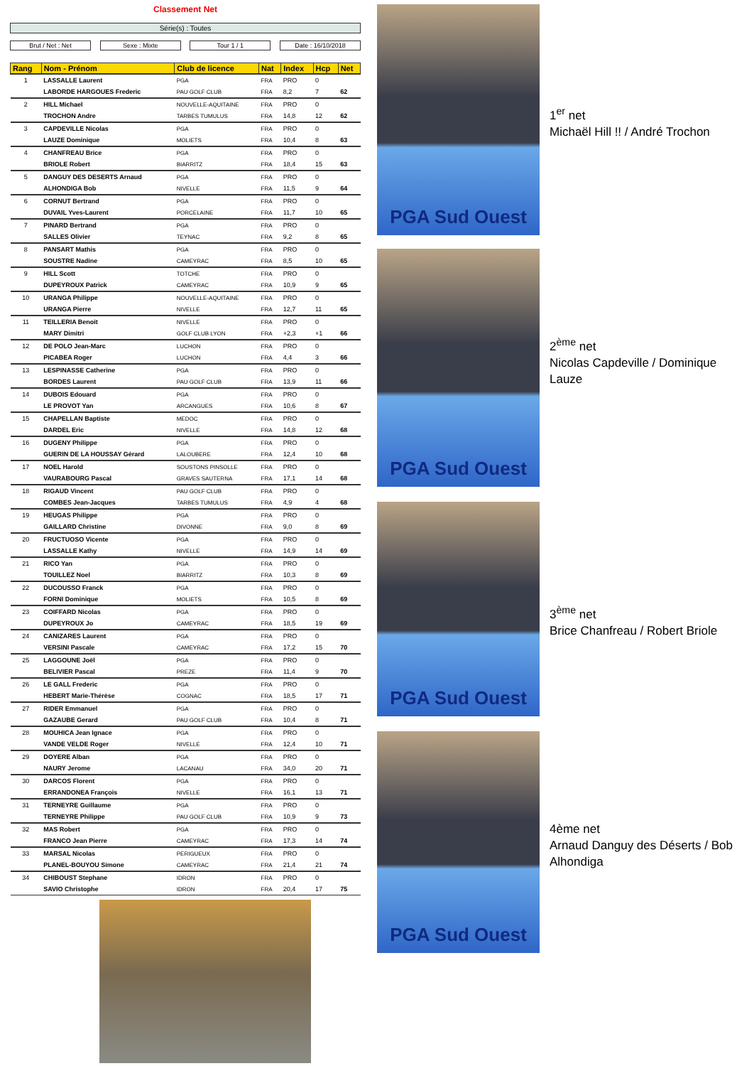Classement Net
Série(s) : Toutes
Brut / Net : Net Sexe : Mixte Tour 1 / 1 Date : 16/10/2018
| Rang | Nom - Prénom | Club de licence | Nat | Index | Hcp | Net |
| --- | --- | --- | --- | --- | --- | --- |
| 1 | LASSALLE Laurent | PGA | FRA | PRO | 0 | |
| | LABORDE HARGOUES Frederic | PAU GOLF CLUB | FRA | 8,2 | 7 | 62 |
| 2 | HILL Michael | NOUVELLE-AQUITAINE | FRA | PRO | 0 | |
| | TROCHON Andre | TARBES TUMULUS | FRA | 14,8 | 12 | 62 |
| 3 | CAPDEVILLE Nicolas | PGA | FRA | PRO | 0 | |
| | LAUZE Dominique | MOLIETS | FRA | 10,4 | 8 | 63 |
| 4 | CHANFREAU Brice | PGA | FRA | PRO | 0 | |
| | BRIOLE Robert | BIARRITZ | FRA | 18,4 | 15 | 63 |
| 5 | DANGUY DES DESERTS Arnaud | PGA | FRA | PRO | 0 | |
| | ALHONDIGA Bob | NIVELLE | FRA | 11,5 | 9 | 64 |
| 6 | CORNUT Bertrand | PGA | FRA | PRO | 0 | |
| | DUVAIL Yves-Laurent | PORCELAINE | FRA | 11,7 | 10 | 65 |
| 7 | PINARD Bertrand | PGA | FRA | PRO | 0 | |
| | SALLES Olivier | TEYNAC | FRA | 9,2 | 8 | 65 |
| 8 | PANSART Mathis | PGA | FRA | PRO | 0 | |
| | SOUSTRE Nadine | CAMEYRAC | FRA | 8,5 | 10 | 65 |
| 9 | HILL Scott | TOTCHE | FRA | PRO | 0 | |
| | DUPEYROUX Patrick | CAMEYRAC | FRA | 10,9 | 9 | 65 |
| 10 | URANGA Philippe | NOUVELLE-AQUITAINE | FRA | PRO | 0 | |
| | URANGA Pierre | NIVELLE | FRA | 12,7 | 11 | 65 |
| 11 | TEILLERIA Benoit | NIVELLE | FRA | PRO | 0 | |
| | MARY Dimitri | GOLF CLUB LYON | FRA | +2,3 | +1 | 66 |
| 12 | DE POLO Jean-Marc | LUCHON | FRA | PRO | 0 | |
| | PICABEA Roger | LUCHON | FRA | 4,4 | 3 | 66 |
| 13 | LESPINASSE Catherine | PGA | FRA | PRO | 0 | |
| | BORDES Laurent | PAU GOLF CLUB | FRA | 13,9 | 11 | 66 |
| 14 | DUBOIS Edouard | PGA | FRA | PRO | 0 | |
| | LE PROVOT Yan | ARCANGUES | FRA | 10,6 | 8 | 67 |
| 15 | CHAPELLAN Baptiste | MEDOC | FRA | PRO | 0 | |
| | DARDEL Eric | NIVELLE | FRA | 14,8 | 12 | 68 |
| 16 | DUGENY Philippe | PGA | FRA | PRO | 0 | |
| | GUERIN DE LA HOUSSAY Gérard | LALOUBERE | FRA | 12,4 | 10 | 68 |
| 17 | NOEL Harold | SOUSTONS PINSOLLE | FRA | PRO | 0 | |
| | VAURABOURG Pascal | GRAVES SAUTERNA | FRA | 17,1 | 14 | 68 |
| 18 | RIGAUD Vincent | PAU GOLF CLUB | FRA | PRO | 0 | |
| | COMBES Jean-Jacques | TARBES TUMULUS | FRA | 4,9 | 4 | 68 |
| 19 | HEUGAS Philippe | PGA | FRA | PRO | 0 | |
| | GAILLARD Christine | DIVONNE | FRA | 9,0 | 8 | 69 |
| 20 | FRUCTUOSO Vicente | PGA | FRA | PRO | 0 | |
| | LASSALLE Kathy | NIVELLE | FRA | 14,9 | 14 | 69 |
| 21 | RICO Yan | PGA | FRA | PRO | 0 | |
| | TOUILLEZ Noel | BIARRITZ | FRA | 10,3 | 8 | 69 |
| 22 | DUCOUSSO Franck | PGA | FRA | PRO | 0 | |
| | FORNI Dominique | MOLIETS | FRA | 10,5 | 8 | 69 |
| 23 | COIFFARD Nicolas | PGA | FRA | PRO | 0 | |
| | DUPEYROUX Jo | CAMEYRAC | FRA | 18,5 | 19 | 69 |
| 24 | CANIZARES Laurent | PGA | FRA | PRO | 0 | |
| | VERSINI Pascale | CAMEYRAC | FRA | 17,2 | 15 | 70 |
| 25 | LAGGOUNE Joël | PGA | FRA | PRO | 0 | |
| | BELIVIER Pascal | PREZE | FRA | 11,4 | 9 | 70 |
| 26 | LE GALL Frederic | PGA | FRA | PRO | 0 | |
| | HEBERT Marie-Thérèse | COGNAC | FRA | 18,5 | 17 | 71 |
| 27 | RIDER Emmanuel | PGA | FRA | PRO | 0 | |
| | GAZAUBE Gerard | PAU GOLF CLUB | FRA | 10,4 | 8 | 71 |
| 28 | MOUHICA Jean Ignace | PGA | FRA | PRO | 0 | |
| | VANDE VELDE Roger | NIVELLE | FRA | 12,4 | 10 | 71 |
| 29 | DOYERE Alban | PGA | FRA | PRO | 0 | |
| | NAURY Jerome | LACANAU | FRA | 34,0 | 20 | 71 |
| 30 | DARCOS Florent | PGA | FRA | PRO | 0 | |
| | ERRANDONEA François | NIVELLE | FRA | 16,1 | 13 | 71 |
| 31 | TERNEYRE Guillaume | PGA | FRA | PRO | 0 | |
| | TERNEYRE Philippe | PAU GOLF CLUB | FRA | 10,9 | 9 | 73 |
| 32 | MAS Robert | PGA | FRA | PRO | 0 | |
| | FRANCO Jean Pierre | CAMEYRAC | FRA | 17,3 | 14 | 74 |
| 33 | MARSAL Nicolas | PERIGUEUX | FRA | PRO | 0 | |
| | PLANEL-BOUYOU Simone | CAMEYRAC | FRA | 21,4 | 21 | 74 |
| 34 | CHIBOUST Stephane | IDRON | FRA | PRO | 0 | |
| | SAVIO Christophe | IDRON | FRA | 20,4 | 17 | 75 |
PGA Sud Ouest
PGA Sud Ouest
PGA Sud Ouest
PGA Sud Ouest
1<sup>er</sup> net
Michaël Hill !! / André Trochon
2<sup>ème</sup> net
Nicolas Capdeville / Dominique Lauze
3<sup>ème</sup> net
Brice Chanfreau / Robert Briole
4ème net
Arnaud Danguy des Déserts / Bob Alhondiga